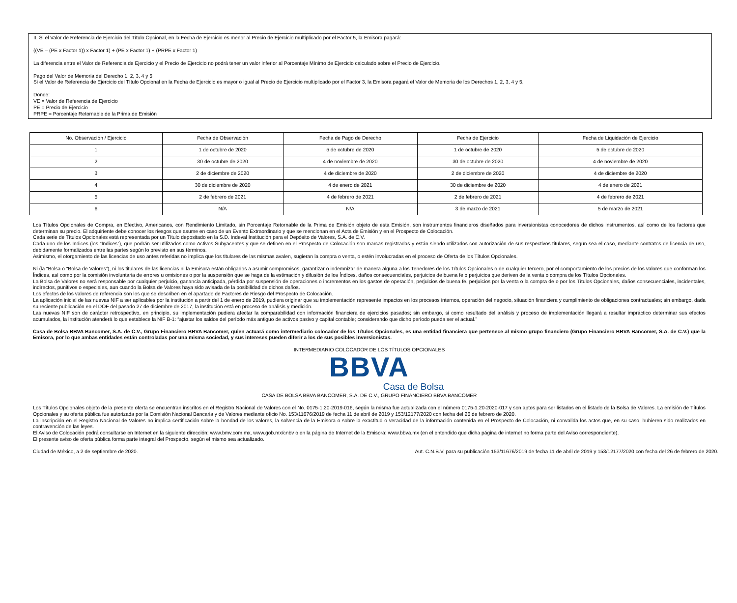II. Si el Valor de Referencia de Ejercicio del Título Opcional, en la Fecha de Ejercicio es menor al Precio de Ejercicio multiplicado por el Factor 5, la Emisora pagará:
((VE – (PE x Factor 1)) x Factor 1) + (PE x Factor 1) + (PRPE x Factor 1)
La diferencia entre el Valor de Referencia de Ejercicio y el Precio de Ejercicio no podrá tener un valor inferior al Porcentaje Mínimo de Ejercicio calculado sobre el Precio de Ejercicio.
Pago del Valor de Memoria del Derecho 1, 2, 3, 4 y 5
Si el Valor de Referencia de Ejercicio del Título Opcional en la Fecha de Ejercicio es mayor o igual al Precio de Ejercicio multiplicado por el Factor 3, la Emisora pagará el Valor de Memoria de los Derechos 1, 2, 3, 4 y 5.
Donde:
VE = Valor de Referencia de Ejercicio
PE = Precio de Ejercicio
PRPE = Porcentaje Retornable de la Prima de Emisión
| No. Observación / Ejercicio | Fecha de Observación | Fecha de Pago de Derecho | Fecha de Ejercicio | Fecha de Liquidación de Ejercicio |
| --- | --- | --- | --- | --- |
| 1 | 1 de octubre de 2020 | 5 de octubre de 2020 | 1 de octubre de 2020 | 5 de octubre de 2020 |
| 2 | 30 de octubre de 2020 | 4 de noviembre de 2020 | 30 de octubre de 2020 | 4 de noviembre de 2020 |
| 3 | 2 de diciembre de 2020 | 4 de diciembre de 2020 | 2 de diciembre de 2020 | 4 de diciembre de 2020 |
| 4 | 30 de diciembre de 2020 | 4 de enero de 2021 | 30 de diciembre de 2020 | 4 de enero de 2021 |
| 5 | 2 de febrero de 2021 | 4 de febrero de 2021 | 2 de febrero de 2021 | 4 de febrero de 2021 |
| 6 | N/A | N/A | 3 de marzo de 2021 | 5 de marzo de 2021 |
Los Títulos Opcionales de Compra, en Efectivo, Americanos, con Rendimiento Limitado, sin Porcentaje Retornable de la Prima de Emisión objeto de esta Emisión, son instrumentos financieros diseñados para inversionistas conocedores de dichos instrumentos, así como de los factores que determinan su precio. El adquiriente debe conocer los riesgos que asume en caso de un Evento Extraordinario y que se mencionan en el Acta de Emisión y en el Prospecto de Colocación.
Cada serie de Títulos Opcionales está representada por un Título depositado en la S.D. Indeval Institución para el Depósito de Valores, S.A. de C.V.
Cada uno de los Índices (los “Índices”), que podrán ser utilizados como Activos Subyacentes y que se definen en el Prospecto de Colocación son marcas registradas y están siendo utilizados con autorización de sus respectivos titulares, según sea el caso, mediante contratos de licencia de uso, debidamente formalizados entre las partes según lo previsto en sus términos.
Asimismo, el otorgamiento de las licencias de uso antes referidas no implica que los titulares de las mismas avalen, sugieran la compra o venta, o estén involucradas en el proceso de Oferta de los Títulos Opcionales.
Ni (la “Bolsa o “Bolsa de Valores”), ni los titulares de las licencias ni la Emisora están obligados a asumir compromisos, garantizar o indemnizar de manera alguna a los Tenedores de los Títulos Opcionales o de cualquier tercero, por el comportamiento de los precios de los valores que conforman los Índices, así como por la comisión involuntaria de errores u omisiones o por la suspensión que se haga de la estimación y difusión de los Índices, daños consecuenciales, perjuicios de buena fe o perjuicios que deriven de la venta o compra de los Títulos Opcionales.
La Bolsa de Valores no será responsable por cualquier perjuicio, ganancia anticipada, pérdida por suspensión de operaciones o incrementos en los gastos de operación, perjuicios de buena fe, perjuicios por la venta o la compra de o por los Títulos Opcionales, daños consecuenciales, incidentales, indirectos, punitivos o especiales, aun cuando la Bolsa de Valores haya sido avisada de la posibilidad de dichos daños.
Los efectos de los valores de referencia son los que se describen en el apartado de Factores de Riesgo del Prospecto de Colocación.
La aplicación inicial de las nuevas NIF a ser aplicables por la institución a partir del 1 de enero de 2019, pudiera originar que su implementación represente impactos en los procesos internos, operación del negocio, situación financiera y cumplimiento de obligaciones contractuales; sin embargo, dada su reciente publicación en el DOF del pasado 27 de diciembre de 2017, la institución está en proceso de análisis y medición.
Las nuevas NIF son de carácter retrospectivo, en principio, su implementación pudiera afectar la comparabilidad con información financiera de ejercicios pasados; sin embargo, si como resultado del análisis y proceso de implementación llegará a resultar impráctico determinar sus efectos acumulados, la institución atenderá lo que establece la NIF B-1: “ajustar los saldos del período más antiguo de activos pasivo y capital contable; considerando que dicho período pueda ser el actual.”
Casa de Bolsa BBVA Bancomer, S.A. de C.V., Grupo Financiero BBVA Bancomer, quien actuará como intermediario colocador de los Títulos Opcionales, es una entidad financiera que pertenece al mismo grupo financiero (Grupo Financiero BBVA Bancomer, S.A. de C.V.) que la Emisora, por lo que ambas entidades están controladas por una misma sociedad, y sus intereses pueden diferir a los de sus posibles inversionistas.
INTERMEDIARIO COLOCADOR DE LOS TÍTULOS OPCIONALES
BBVA
Casa de Bolsa
CASA DE BOLSA BBVA BANCOMER, S.A. DE C.V., GRUPO FINANCIERO BBVA BANCOMER
Los Títulos Opcionales objeto de la presente oferta se encuentran inscritos en el Registro Nacional de Valores con el No. 0175-1.20-2019-016, según la misma fue actualizada con el número 0175-1.20-2020-017 y son aptos para ser listados en el listado de la Bolsa de Valores. La emisión de Títulos Opcionales y su oferta pública fue autorizada por la Comisión Nacional Bancaria y de Valores mediante oficio No. 153/11676/2019 de fecha 11 de abril de 2019 y 153/12177/2020 con fecha del 26 de febrero de 2020.
La inscripción en el Registro Nacional de Valores no implica certificación sobre la bondad de los valores, la solvencia de la Emisora o sobre la exactitud o veracidad de la información contenida en el Prospecto de Colocación, ni convalida los actos que, en su caso, hubieren sido realizados en contravención de las leyes.
El Aviso de Colocación podrá consultarse en Internet en la siguiente dirección: www.bmv.com.mx, www.gob.mx/cnbv o en la página de Internet de la Emisora: www.bbva.mx (en el entendido que dicha página de internet no forma parte del Aviso correspondiente).
El presente aviso de oferta pública forma parte integral del Prospecto, según el mismo sea actualizado.
Ciudad de México, a 2 de septiembre de 2020. Aut. C.N.B.V. para su publicación 153/11676/2019 de fecha 11 de abril de 2019 y 153/12177/2020 con fecha del 26 de febrero de 2020.